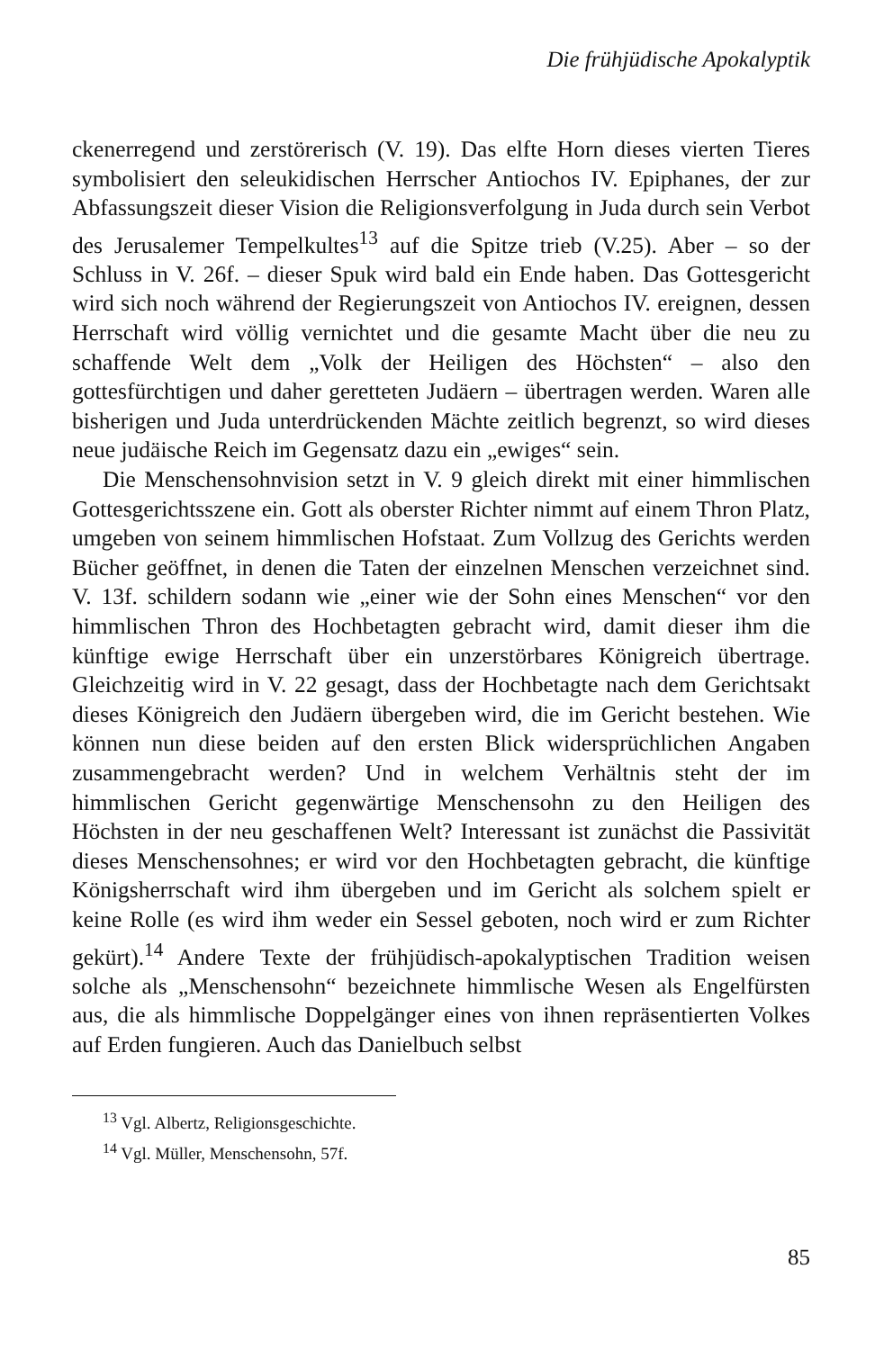Die frühjüdische Apokalyptik
ckenerregend und zerstörerisch (V. 19). Das elfte Horn dieses vierten Tieres symbolisiert den seleukidischen Herrscher Antiochos IV. Epiphanes, der zur Abfassungszeit dieser Vision die Religionsverfolgung in Juda durch sein Verbot des Jerusalemer Tempelkultes<sup>13</sup> auf die Spitze trieb (V.25). Aber – so der Schluss in V. 26f. – dieser Spuk wird bald ein Ende haben. Das Gottesgericht wird sich noch während der Regierungszeit von Antiochos IV. ereignen, dessen Herrschaft wird völlig vernichtet und die gesamte Macht über die neu zu schaffende Welt dem „Volk der Heiligen des Höchsten“ – also den gottesfürchtigen und daher geretteten Judäern – übertragen werden. Waren alle bisherigen und Juda unterdrückenden Mächte zeitlich begrenzt, so wird dieses neue judäische Reich im Gegensatz dazu ein „ewiges“ sein.
Die Menschensohnvision setzt in V. 9 gleich direkt mit einer himmlischen Gottesgerichtsszene ein. Gott als oberster Richter nimmt auf einem Thron Platz, umgeben von seinem himmlischen Hofstaat. Zum Vollzug des Gerichts werden Bücher geöffnet, in denen die Taten der einzelnen Menschen verzeichnet sind. V. 13f. schildern sodann wie „einer wie der Sohn eines Menschen“ vor den himmlischen Thron des Hochbetagten gebracht wird, damit dieser ihm die künftige ewige Herrschaft über ein unzerstörbares Königreich übertrage. Gleichzeitig wird in V. 22 gesagt, dass der Hochbetagte nach dem Gerichtsakt dieses Königreich den Judäern übergeben wird, die im Gericht bestehen. Wie können nun diese beiden auf den ersten Blick widersprüchlichen Angaben zusammengebracht werden? Und in welchem Verhältnis steht der im himmlischen Gericht gegenwärtige Menschensohn zu den Heiligen des Höchsten in der neu geschaffenen Welt? Interessant ist zunächst die Passivität dieses Menschensohnes; er wird vor den Hochbetagten gebracht, die künftige Königsherrschaft wird ihm übergeben und im Gericht als solchem spielt er keine Rolle (es wird ihm weder ein Sessel geboten, noch wird er zum Richter gekürt).<sup>14</sup> Andere Texte der frühjüdisch-apokalyptischen Tradition weisen solche als „Menschensohn“ bezeichnete himmlische Wesen als Engelfürsten aus, die als himmlische Doppelgänger eines von ihnen repräsentierten Volkes auf Erden fungieren. Auch das Danielbuch selbst
<sup>13</sup> Vgl. Albertz, Religionsgeschichte.
<sup>14</sup> Vgl. Müller, Menschensohn, 57f.
85